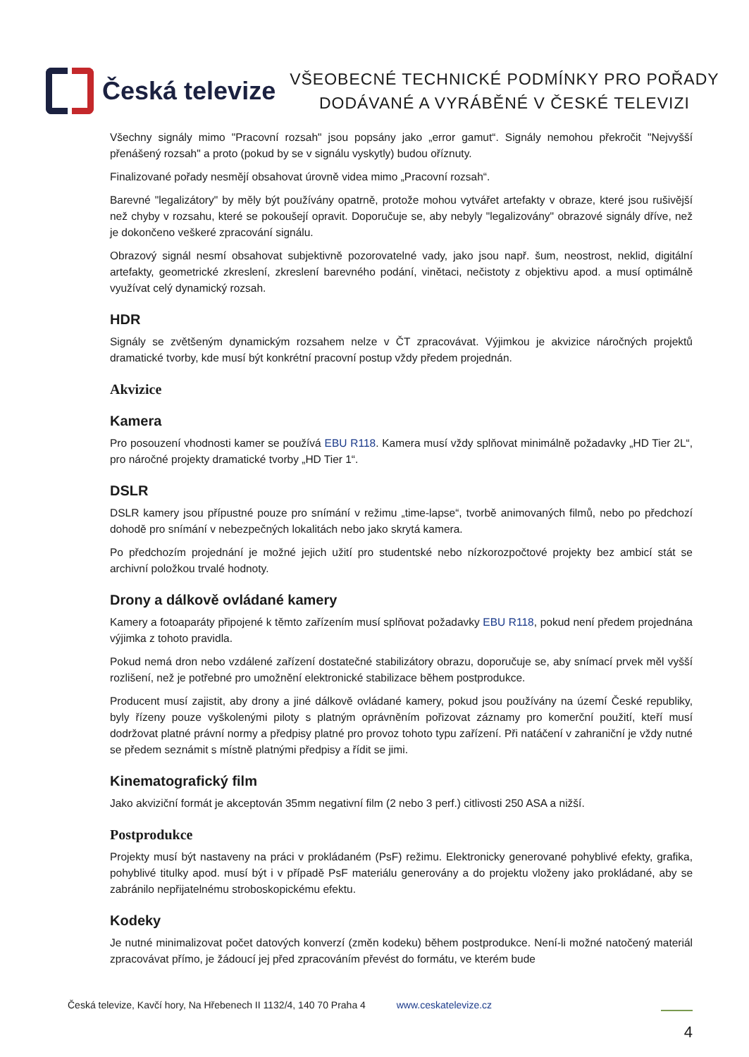Česká televize
VŠEOBECNÉ TECHNICKÉ PODMÍNKY PRO POŘADY
DODÁVANÉ A VYRÁBĚNÉ V ČESKÉ TELEVIZI
Všechny signály mimo "Pracovní rozsah" jsou popsány jako „error gamut“. Signály nemohou překročit "Nejvyšší přenášený rozsah" a proto (pokud by se v signálu vyskytly) budou oříznuty.
Finalizované pořady nesmějí obsahovat úrovně videa mimo „Pracovní rozsah“.
Barevné "legalizátory" by měly být používány opatrně, protože mohou vytvářet artefakty v obraze, které jsou rušivější než chyby v rozsahu, které se pokoušejí opravit. Doporučuje se, aby nebyly "legalizovány" obrazové signály dříve, než je dokončeno veškeré zpracování signálu.
Obrazový signál nesmí obsahovat subjektivně pozorovatelné vady, jako jsou např. šum, neostrost, neklid, digitální artefakty, geometrické zkreslení, zkreslení barevného podání, vinětaci, nečistoty z objektivu apod. a musí optimálně využívat celý dynamický rozsah.
HDR
Signály se zvětšeným dynamickým rozsahem nelze v ČT zpracovávat. Výjimkou je akvizice náročných projektů dramatické tvorby, kde musí být konkrétní pracovní postup vždy předem projednán.
Akvizice
Kamera
Pro posouzení vhodnosti kamer se používá EBU R118. Kamera musí vždy splňovat minimálně požadavky „HD Tier 2L“, pro náročné projekty dramatické tvorby „HD Tier 1“.
DSLR
DSLR kamery jsou přípustné pouze pro snímání v režimu „time-lapse“, tvorbě animovaných filmů, nebo po předchozí dohodě pro snímání v nebezpečných lokalitách nebo jako skrytá kamera.
Po předchozím projednání je možné jejich užití pro studentské nebo nízkorozpočtové projekty bez ambicí stát se archivní položkou trvalé hodnoty.
Drony a dálkově ovládané kamery
Kamery a fotoaparáty připojené k těmto zařízením musí splňovat požadavky EBU R118, pokud není předem projednána výjimka z tohoto pravidla.
Pokud nemá dron nebo vzdálené zařízení dostatečné stabilizátory obrazu, doporučuje se, aby snímací prvek měl vyšší rozlišení, než je potřebné pro umožnění elektronické stabilizace během postprodukce.
Producent musí zajistit, aby drony a jiné dálkově ovládané kamery, pokud jsou používány na území České republiky, byly řízeny pouze vyškolenými piloty s platným oprávněním pořizovat záznamy pro komerční použití, kteří musí dodržovat platné právní normy a předpisy platné pro provoz tohoto typu zařízení. Při natáčení v zahraniční je vždy nutné se předem seznámit s místně platnými předpisy a řídit se jimi.
Kinematografický film
Jako akviziční formát je akceptován 35mm negativní film (2 nebo 3 perf.) citlivosti 250 ASA a nižší.
Postprodukce
Projekty musí být nastaveny na práci v prokládaném (PsF) režimu. Elektronicky generované pohyblivé efekty, grafika, pohyblivé titulky apod. musí být i v případě PsF materiálu generovány a do projektu vloženy jako prokládané, aby se zabránilo nepřijatelnému stroboskopickému efektu.
Kodeky
Je nutné minimalizovat počet datových konverzí (změn kodeku) během postprodukce. Není-li možné natočený materiál zpracovávat přímo, je žádoucí jej před zpracováním převést do formátu, ve kterém bude
Česká televize, Kavčí hory, Na Hřebenech II 1132/4, 140 70 Praha 4 www.ceskatelevize.cz
4